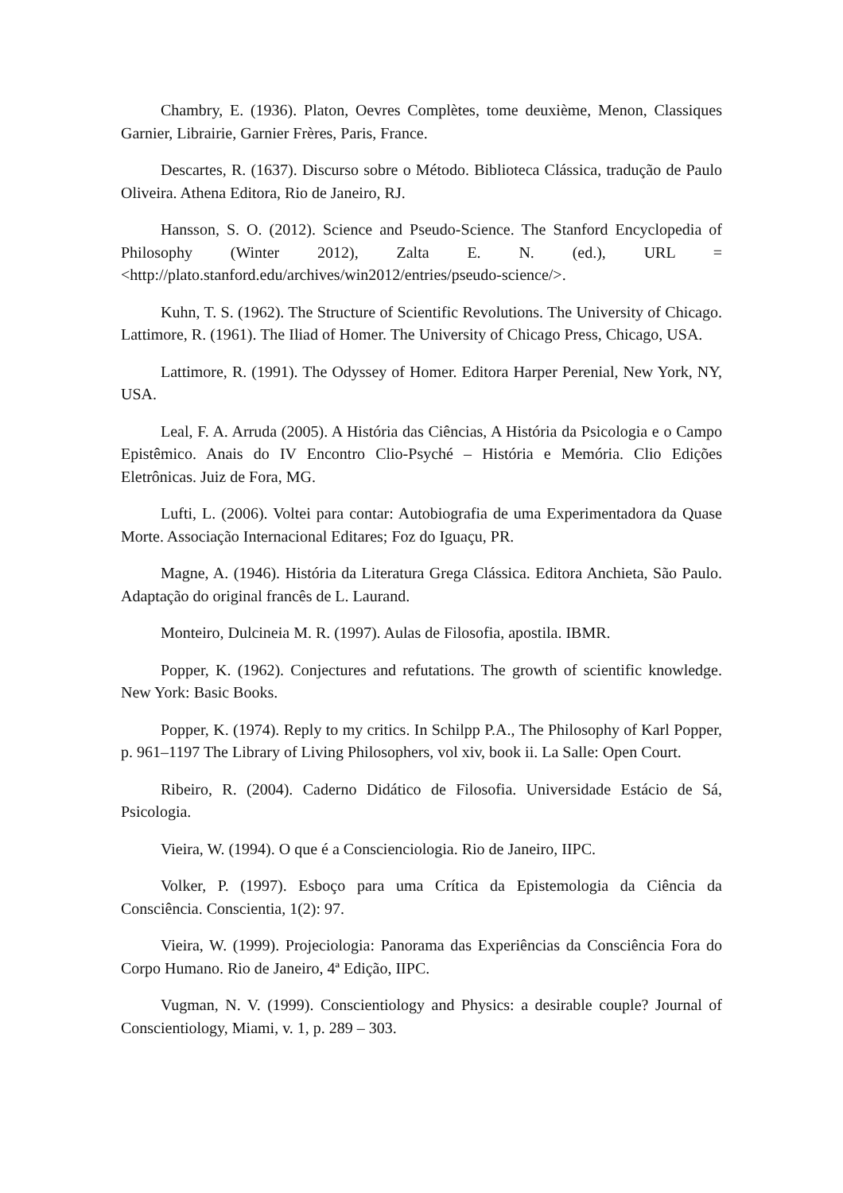Chambry, E. (1936). Platon, Oevres Complètes, tome deuxième, Menon, Classiques Garnier, Librairie, Garnier Frères, Paris, France.
Descartes, R. (1637). Discurso sobre o Método. Biblioteca Clássica, tradução de Paulo Oliveira. Athena Editora, Rio de Janeiro, RJ.
Hansson, S. O. (2012). Science and Pseudo-Science. The Stanford Encyclopedia of Philosophy (Winter 2012), Zalta E. N. (ed.), URL = <http://plato.stanford.edu/archives/win2012/entries/pseudo-science/>.
Kuhn, T. S. (1962). The Structure of Scientific Revolutions. The University of Chicago. Lattimore, R. (1961). The Iliad of Homer. The University of Chicago Press, Chicago, USA.
Lattimore, R. (1991). The Odyssey of Homer. Editora Harper Perenial, New York, NY, USA.
Leal, F. A. Arruda (2005). A História das Ciências, A História da Psicologia e o Campo Epistêmico. Anais do IV Encontro Clio-Psyché – História e Memória. Clio Edições Eletrônicas. Juiz de Fora, MG.
Lufti, L. (2006). Voltei para contar: Autobiografia de uma Experimentadora da Quase Morte. Associação Internacional Editares; Foz do Iguaçu, PR.
Magne, A. (1946). História da Literatura Grega Clássica. Editora Anchieta, São Paulo. Adaptação do original francês de L. Laurand.
Monteiro, Dulcineia M. R. (1997). Aulas de Filosofia, apostila. IBMR.
Popper, K. (1962). Conjectures and refutations. The growth of scientific knowledge. New York: Basic Books.
Popper, K. (1974). Reply to my critics. In Schilpp P.A., The Philosophy of Karl Popper, p. 961–1197 The Library of Living Philosophers, vol xiv, book ii. La Salle: Open Court.
Ribeiro, R. (2004). Caderno Didático de Filosofia. Universidade Estácio de Sá, Psicologia.
Vieira, W. (1994). O que é a Conscienciologia. Rio de Janeiro, IIPC.
Volker, P. (1997). Esboço para uma Crítica da Epistemologia da Ciência da Consciência. Conscientia, 1(2): 97.
Vieira, W. (1999). Projeciologia: Panorama das Experiências da Consciência Fora do Corpo Humano. Rio de Janeiro, 4ª Edição, IIPC.
Vugman, N. V. (1999). Conscientiology and Physics: a desirable couple? Journal of Conscientiology, Miami, v. 1, p. 289 – 303.